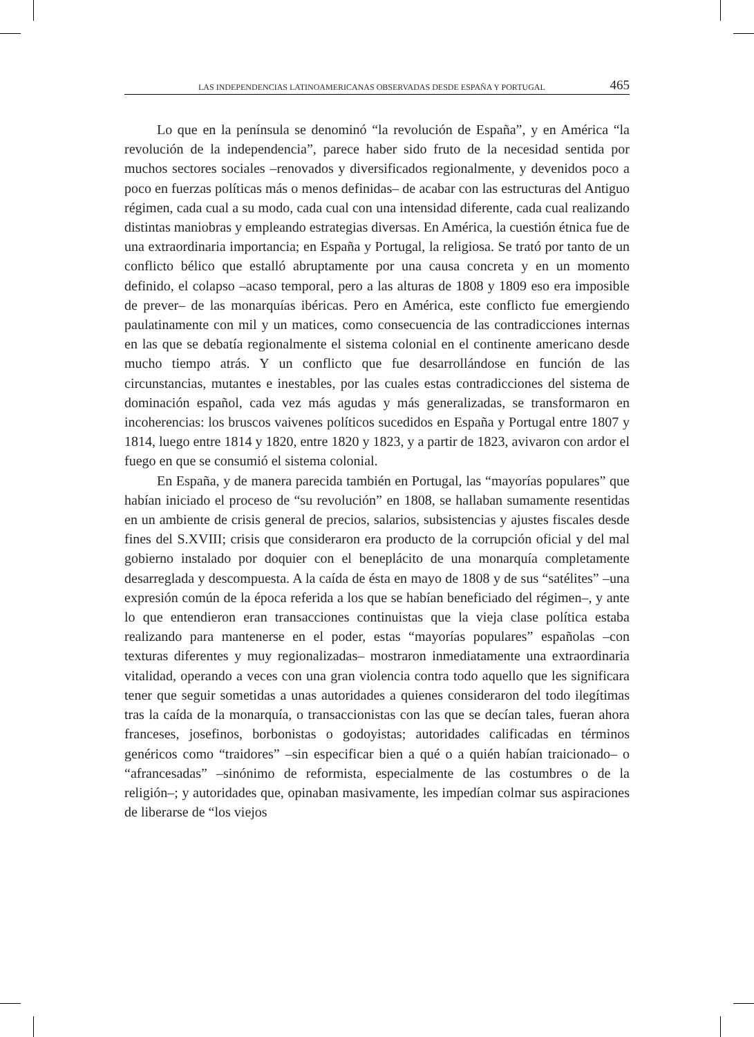LAS INDEPENDENCIAS LATINOAMERICANAS OBSERVADAS DESDE ESPAÑA Y PORTUGAL 465
Lo que en la península se denominó “la revolución de España”, y en América “la revolución de la independencia”, parece haber sido fruto de la necesidad sentida por muchos sectores sociales –renovados y diversificados regionalmente, y devenidos poco a poco en fuerzas políticas más o menos definidas– de acabar con las estructuras del Antiguo régimen, cada cual a su modo, cada cual con una intensidad diferente, cada cual realizando distintas maniobras y empleando estrategias diversas. En América, la cuestión étnica fue de una extraordinaria importancia; en España y Portugal, la religiosa. Se trató por tanto de un conflicto bélico que estalló abruptamente por una causa concreta y en un momento definido, el colapso –acaso temporal, pero a las alturas de 1808 y 1809 eso era imposible de prever– de las monarquías ibéricas. Pero en América, este conflicto fue emergiendo paulatinamente con mil y un matices, como consecuencia de las contradicciones internas en las que se debatía regionalmente el sistema colonial en el continente americano desde mucho tiempo atrás. Y un conflicto que fue desarrollándose en función de las circunstancias, mutantes e inestables, por las cuales estas contradicciones del sistema de dominación español, cada vez más agudas y más generalizadas, se transformaron en incoherencias: los bruscos vaivenes políticos sucedidos en España y Portugal entre 1807 y 1814, luego entre 1814 y 1820, entre 1820 y 1823, y a partir de 1823, avivaron con ardor el fuego en que se consumió el sistema colonial.
En España, y de manera parecida también en Portugal, las “mayorías populares” que habían iniciado el proceso de “su revolución” en 1808, se hallaban sumamente resentidas en un ambiente de crisis general de precios, salarios, subsistencias y ajustes fiscales desde fines del S.XVIII; crisis que consideraron era producto de la corrupción oficial y del mal gobierno instalado por doquier con el beneplácito de una monarquía completamente desarreglada y descompuesta. A la caída de ésta en mayo de 1808 y de sus “satélites” –una expresión común de la época referida a los que se habían beneficiado del régimen–, y ante lo que entendieron eran transacciones continuistas que la vieja clase política estaba realizando para mantenerse en el poder, estas “mayorías populares” españolas –con texturas diferentes y muy regionalizadas– mostraron inmediatamente una extraordinaria vitalidad, operando a veces con una gran violencia contra todo aquello que les significara tener que seguir sometidas a unas autoridades a quienes consideraron del todo ilegítimas tras la caída de la monarquía, o transaccionistas con las que se decían tales, fueran ahora franceses, josefinos, borbonistas o godoyistas; autoridades calificadas en términos genéricos como “traidores” –sin especificar bien a qué o a quién habían traicionado– o “afrancesadas” –sinónimo de reformista, especialmente de las costumbres o de la religión–; y autoridades que, opinaban masivamente, les impedían colmar sus aspiraciones de liberarse de “los viejos